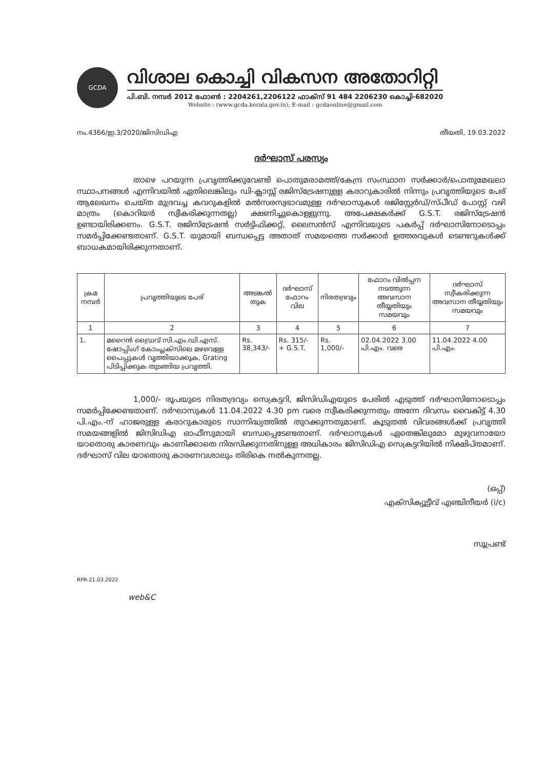GCDA
വിശാല കൊച്ചി വികസന അതോറിറ്റി
പി.ബി. നമ്പർ 2012 ഫോൺ : 2204261,2206122 ഫാക്സ് 91 484 2206230 കൊച്ചി-682020
Website : (www.gcda.kerala.gov.in); E-mail : gcdaonline@gmail.com
നം.4366/ഇ.3/2020/ജിസിഡിഎ തീയതി, 19.03.2022
ദർഘാസ് പരസ്യം
താഴെ പറയുന്ന പ്രവൃത്തിക്കുവേണ്ടി പൊതുമരാമത്ത്/കേന്ദ്ര സംസ്ഥാന സർക്കാർ/പൊതുമേഖലാ സ്ഥാപനങ്ങൾ എന്നിവയിൽ ഏതിലെങ്കിലും ഡി-ക്ലാസ്സ് രജിസ്ട്രേഷനുള്ള കരാറുകാരിൽ നിന്നും പ്രവൃത്തിയുടെ പേര് ആലേഖനം ചെയ്ത മുദ്രവച്ച കവറുകളിൽ മൽസരസ്വഭാവമുള്ള ദർഘാസുകൾ രജിസ്റ്റേർഡ്/സ്പീഡ് പോസ്റ്റ് വഴി മാത്രം (കൊറിയർ സ്വീകരിക്കുന്നതല്ല) ക്ഷണിച്ചുകൊള്ളുന്നു. അപേക്ഷകർക്ക് G.S.T. രജിസ്ട്രേഷൻ ഉണ്ടായിരിക്കണം. G.S.T. രജിസ്ട്രേഷൻ സർട്ടിഫിക്കറ്റ്, ലൈസൻസ് എന്നിവയുടെ പകർപ്പ് ദർഘാസിനോടൊപ്പം സമർപ്പിക്കേണ്ടതാണ്. G.S.T. യുമായി ബന്ധപ്പെട്ട അതാത് സമയത്തെ സർക്കാർ ഉത്തരവുകൾ ടെണ്ടറുകൾക്ക് ബാധകമായിരിക്കുന്നതാണ്.
| ക്രമ നമ്പർ | പ്രവൃത്തിയുടെ പേര് | അടങ്കൽ തുക | ദർഘാസ് ഫോറം വില | നിരതദ്രവ്യം | ഫോറം വിൽപ്പന നടത്തുന്ന അവസാന തീയ്യതിയും സമയവും | ദർഘാസ് സ്വീകരിക്കുന്ന അവസാന തീയ്യതിയും സമയവും |
| --- | --- | --- | --- | --- | --- | --- |
| 1 | 2 | 3 | 4 | 5 | 6 | 7 |
| 1. | മറൈൻ ഡ്രൈവ് സി.എം.ഡി.എസ്. ഷോപ്പിംഗ് കോംപ്ലക്സിലെ മഴവെള്ള പൈപ്പുകൾ വൃത്തിയാക്കുക, Grating പിടിപ്പിക്കുക തുടങ്ങിയ പ്രവൃത്തി. | Rs. 38,343/- | Rs. 315/- + G.S.T. | Rs. 1,000/- | 02.04.2022 3.00 പി.എം. വരെ | 11.04.2022 4.00 പി.എം. |
1,000/- രൂപയുടെ നിരതദ്രവ്യം സെക്രട്ടറി, ജിസിഡിഎയുടെ പേരിൽ എടുത്ത് ദർഘാസിനോടൊപ്പം സമർപ്പിക്കേണ്ടതാണ്. ദർഘാസുകൾ 11.04.2022 4.30 pm വരെ സ്വീകരിക്കുന്നതും അന്നേ ദിവസം വൈകിട്ട് 4.30 പി.എം.-ന് ഹാജരുള്ള കരാറുകാരുടെ സാന്നിദ്ധ്യത്തിൽ തുറക്കുന്നതുമാണ്. കൂടുതൽ വിവരങ്ങൾക്ക് പ്രവൃത്തി സമയങ്ങളിൽ ജിസിഡിഎ ഓഫീസുമായി ബന്ധപ്പെടേണ്ടതാണ്. ദർഘാസുകൾ ഏതെങ്കിലുമോ മുഴുവനായോ യാതൊരു കാരണവും കാണിക്കാതെ നിരസിക്കുന്നതിനുള്ള അധികാരം ജിസിഡിഎ സെക്രട്ടറിയിൽ നിക്ഷിപ്തമാണ്. ദർഘാസ് വില യാതൊരു കാരണവശാലും തിരികെ നൽകുന്നതല്ല.
(ഒപ്പ്)
എക്സിക്യൂട്ടീവ് എഞ്ചിനീയർ (i/c)
സൂപ്രണ്ട്
RPR-21.03.2022
web&C